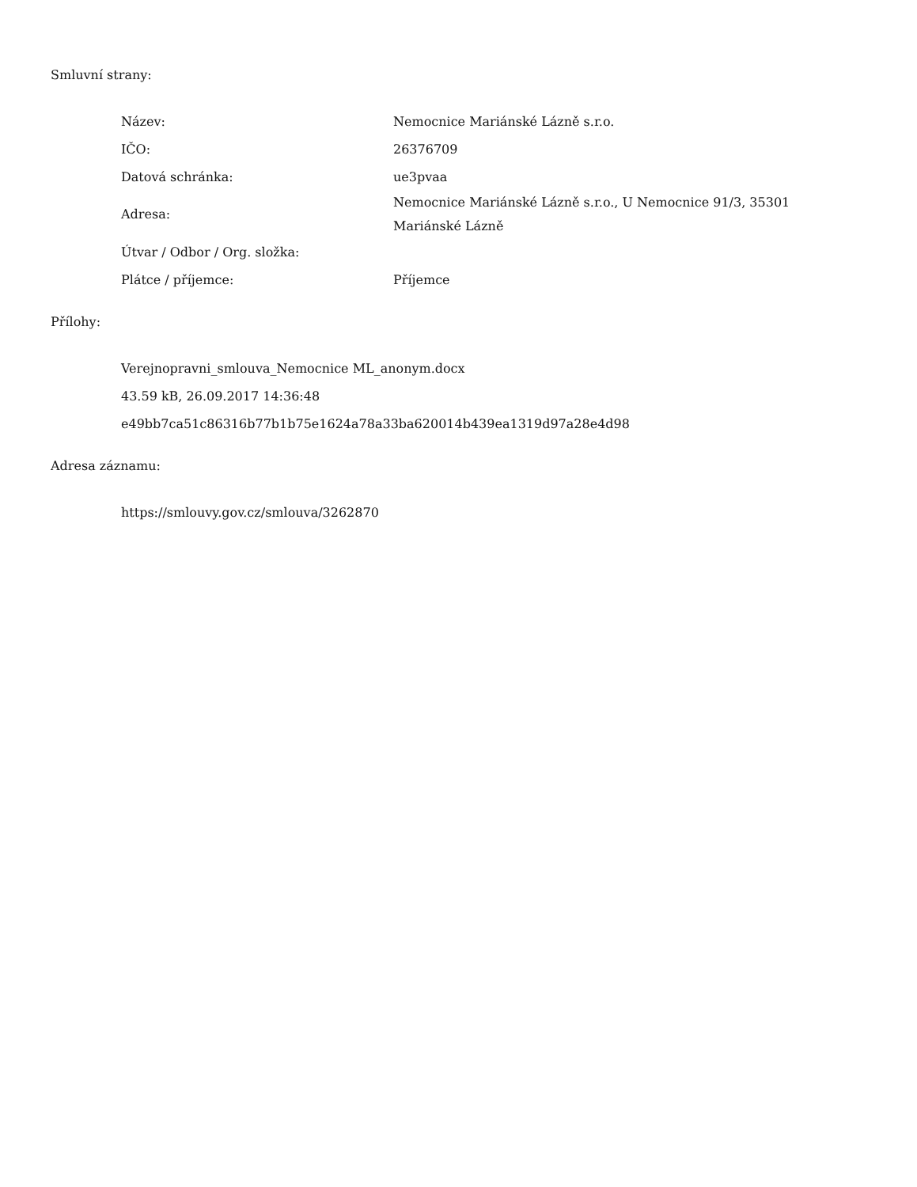Smluvní strany:
| Název: | Nemocnice Mariánské Lázně s.r.o. |
| IČO: | 26376709 |
| Datová schránka: | ue3pvaa |
| Adresa: | Nemocnice Mariánské Lázně s.r.o., U Nemocnice 91/3, 35301 Mariánské Lázně |
| Útvar / Odbor / Org. složka: | |
| Plátce / příjemce: | Příjemce |
Přílohy:
Verejnopravni_smlouva_Nemocnice ML_anonym.docx
43.59 kB, 26.09.2017 14:36:48
e49bb7ca51c86316b77b1b75e1624a78a33ba620014b439ea1319d97a28e4d98
Adresa záznamu:
https://smlouvy.gov.cz/smlouva/3262870